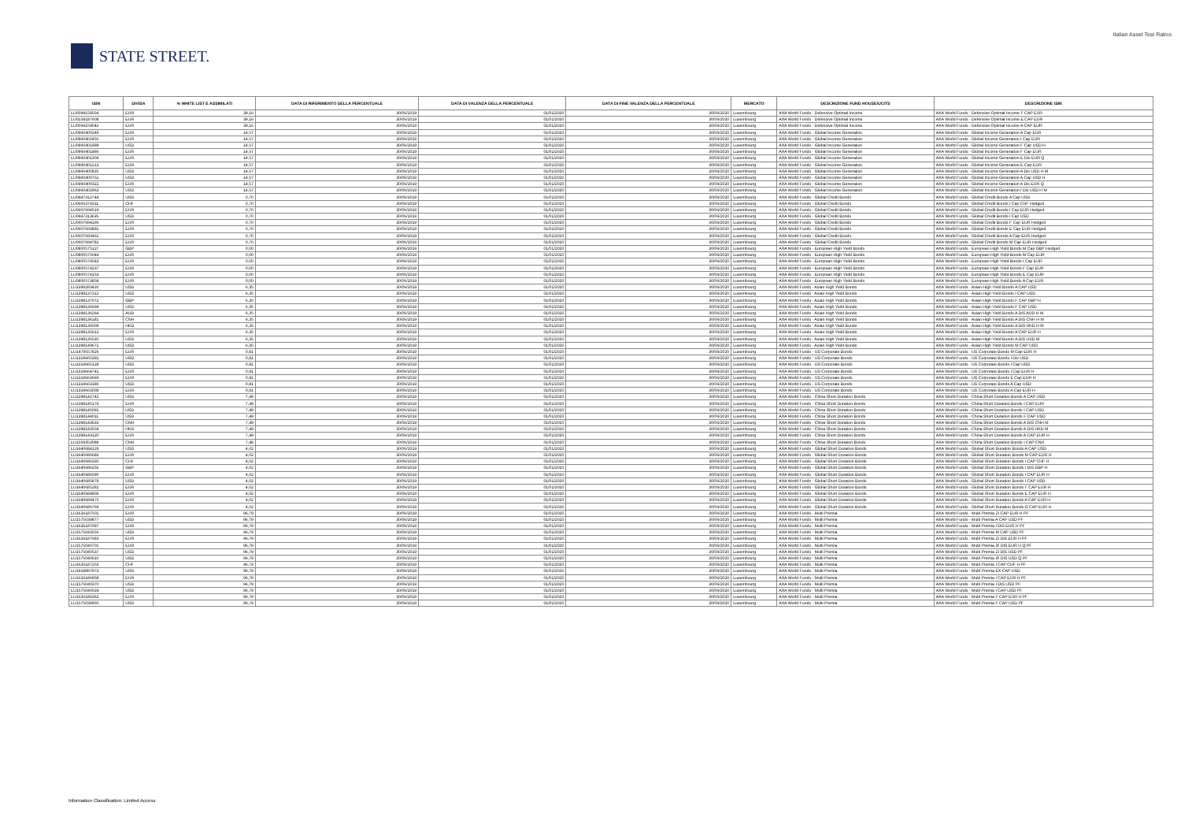STATE STREET.
Italian Asset Test Ratios
| ISIN | DIVISA | % WHITE LIST E ASSIMILATI | DATA DI RIFERIMENTO DELLA PERCENTUALE | DATA DI VALENZA DELLA PERCENTUALE | DATA DI FINE VALENZA DELLA PERCENTUALE | MERCATO | DESCRIZIONE FUND HOUSE/UCITS | DESCRIZIONE ISIN |
| --- | --- | --- | --- | --- | --- | --- | --- | --- |
| LU0094159554 | EUR | 39,16 | 30/06/2019 | 01/01/2020 | 30/06/2020 | Luxembourg | AXA World Funds - Defensive Optimal Income | AXA World Funds - Defensive Optimal Income F CAP EUR |
| LU0158187608 | EUR | 39,16 | 30/06/2019 | 01/01/2020 | 30/06/2020 | Luxembourg | AXA World Funds - Defensive Optimal Income | AXA World Funds - Defensive Optimal Income E CAP EUR |
| LU0094159042 | EUR | 39,16 | 30/06/2019 | 01/01/2020 | 30/06/2020 | Luxembourg | AXA World Funds - Defensive Optimal Income | AXA World Funds - Defensive Optimal Income A CAP EUR |
| LU0960400249 | EUR | 14,57 | 30/06/2019 | 01/01/2020 | 30/06/2020 | Luxembourg | AXA World Funds - Global Income Generation | AXA World Funds - Global Income Generation A Cap EUR |
| LU0960402450 | EUR | 14,57 | 30/06/2019 | 01/01/2020 | 30/06/2020 | Luxembourg | AXA World Funds - Global Income Generation | AXA World Funds - Global Income Generation I Cap EUR |
| LU0960401999 | USD | 14,57 | 30/06/2019 | 01/01/2020 | 30/06/2020 | Luxembourg | AXA World Funds - Global Income Generation | AXA World Funds - Global Income Generation F Cap USD H |
| LU0960401486 | EUR | 14,57 | 30/06/2019 | 01/01/2020 | 30/06/2020 | Luxembourg | AXA World Funds - Global Income Generation | AXA World Funds - Global Income Generation F Cap EUR |
| LU0960401304 | EUR | 14,57 | 30/06/2019 | 01/01/2020 | 30/06/2020 | Luxembourg | AXA World Funds - Global Income Generation | AXA World Funds - Global Income Generation E Dis EUR Q |
| LU0960401213 | EUR | 14,57 | 30/06/2019 | 01/01/2020 | 30/06/2020 | Luxembourg | AXA World Funds - Global Income Generation | AXA World Funds - Global Income Generation E Cap EUR |
| LU0960400835 | USD | 14,57 | 30/06/2019 | 01/01/2020 | 30/06/2020 | Luxembourg | AXA World Funds - Global Income Generation | AXA World Funds - Global Income Generation A Dis USD H M |
| LU0960400751 | USD | 14,57 | 30/06/2019 | 01/01/2020 | 30/06/2020 | Luxembourg | AXA World Funds - Global Income Generation | AXA World Funds - Global Income Generation A Cap USD H |
| LU0960400322 | EUR | 14,57 | 30/06/2019 | 01/01/2020 | 30/06/2020 | Luxembourg | AXA World Funds - Global Income Generation | AXA World Funds - Global Income Generation A Dis EUR Q |
| LU0960402963 | USD | 14,57 | 30/06/2019 | 01/01/2020 | 30/06/2020 | Luxembourg | AXA World Funds - Global Income Generation | AXA World Funds - Global Income Generation I Dis USD H M |
| LU0447312744 | USD | 0,70 | 30/06/2019 | 01/01/2020 | 30/06/2020 | Luxembourg | AXA World Funds - Global Credit Bonds | AXA World Funds - Global Credit Bonds A Cap USD |
| LU0606374311 | CHF | 0,70 | 30/06/2019 | 01/01/2020 | 30/06/2020 | Luxembourg | AXA World Funds - Global Credit Bonds | AXA World Funds - Global Credit Bonds I Cap CHF Hedged |
| LU0607694519 | EUR | 0,70 | 30/06/2019 | 01/01/2020 | 30/06/2020 | Luxembourg | AXA World Funds - Global Credit Bonds | AXA World Funds - Global Credit Bonds I Cap EUR Hedged |
| LU0447313635 | USD | 0,70 | 30/06/2019 | 01/01/2020 | 30/06/2020 | Luxembourg | AXA World Funds - Global Credit Bonds | AXA World Funds - Global Credit Bonds I Cap USD |
| LU0607694196 | EUR | 0,70 | 30/06/2019 | 01/01/2020 | 30/06/2020 | Luxembourg | AXA World Funds - Global Credit Bonds | AXA World Funds - Global Credit Bonds F Cap EUR Hedged |
| LU0607693891 | EUR | 0,70 | 30/06/2019 | 01/01/2020 | 30/06/2020 | Luxembourg | AXA World Funds - Global Credit Bonds | AXA World Funds - Global Credit Bonds E Cap EUR Hedged |
| LU0607693461 | EUR | 0,70 | 30/06/2019 | 01/01/2020 | 30/06/2020 | Luxembourg | AXA World Funds - Global Credit Bonds | AXA World Funds - Global Credit Bonds A Cap EUR Hedged |
| LU0607694782 | EUR | 0,70 | 30/06/2019 | 01/01/2020 | 30/06/2020 | Luxembourg | AXA World Funds - Global Credit Bonds | AXA World Funds - Global Credit Bonds M Cap EUR Hedged |
| LU0800575127 | GBP | 0,00 | 30/06/2019 | 01/01/2020 | 30/06/2020 | Luxembourg | AXA World Funds - European High Yield Bonds | AXA World Funds - European High Yield Bonds M Cap GBP Hedged |
| LU0800575044 | EUR | 0,00 | 30/06/2019 | 01/01/2020 | 30/06/2020 | Luxembourg | AXA World Funds - European High Yield Bonds | AXA World Funds - European High Yield Bonds M Cap EUR |
| LU0800574583 | EUR | 0,00 | 30/06/2019 | 01/01/2020 | 30/06/2020 | Luxembourg | AXA World Funds - European High Yield Bonds | AXA World Funds - European High Yield Bonds I Cap EUR |
| LU0800574237 | EUR | 0,00 | 30/06/2019 | 01/01/2020 | 30/06/2020 | Luxembourg | AXA World Funds - European High Yield Bonds | AXA World Funds - European High Yield Bonds F Cap EUR |
| LU0800574153 | EUR | 0,00 | 30/06/2019 | 01/01/2020 | 30/06/2020 | Luxembourg | AXA World Funds - European High Yield Bonds | AXA World Funds - European High Yield Bonds E Cap EUR |
| LU0800573858 | EUR | 0,00 | 30/06/2019 | 01/01/2020 | 30/06/2020 | Luxembourg | AXA World Funds - European High Yield Bonds | AXA World Funds - European High Yield Bonds A Cap EUR |
| LU1399283420 | USD | 6,35 | 30/06/2019 | 01/01/2020 | 30/06/2020 | Luxembourg | AXA World Funds - Asian High Yield Bonds | AXA World Funds - Asian High Yield Bonds A CAP USD |
| LU1398137312 | USD | 6,35 | 30/06/2019 | 01/01/2020 | 30/06/2020 | Luxembourg | AXA World Funds - Asian High Yield Bonds | AXA World Funds - Asian High Yield Bonds I CAP USD |
| LU1398137072 | GBP | 6,35 | 30/06/2019 | 01/01/2020 | 30/06/2020 | Luxembourg | AXA World Funds - Asian High Yield Bonds | AXA World Funds - Asian High Yield Bonds F CAP GBP H |
| LU1398136694 | USD | 6,35 | 30/06/2019 | 01/01/2020 | 30/06/2020 | Luxembourg | AXA World Funds - Asian High Yield Bonds | AXA World Funds - Asian High Yield Bonds F CAP USD |
| LU1398136264 | AUD | 6,35 | 30/06/2019 | 01/01/2020 | 30/06/2020 | Luxembourg | AXA World Funds - Asian High Yield Bonds | AXA World Funds - Asian High Yield Bonds A DIS AUD H M |
| LU1398136181 | CNH | 6,35 | 30/06/2019 | 01/01/2020 | 30/06/2020 | Luxembourg | AXA World Funds - Asian High Yield Bonds | AXA World Funds - Asian High Yield Bonds A DIS CNH H M |
| LU1398136009 | HKD | 6,35 | 30/06/2019 | 01/01/2020 | 30/06/2020 | Luxembourg | AXA World Funds - Asian High Yield Bonds | AXA World Funds - Asian High Yield Bonds A DIS HKD H M |
| LU1398135613 | EUR | 6,35 | 30/06/2019 | 01/01/2020 | 30/06/2020 | Luxembourg | AXA World Funds - Asian High Yield Bonds | AXA World Funds - Asian High Yield Bonds A CAP EUR H |
| LU1398135530 | USD | 6,35 | 30/06/2019 | 01/01/2020 | 30/06/2020 | Luxembourg | AXA World Funds - Asian High Yield Bonds | AXA World Funds - Asian High Yield Bonds A DIS USD M |
| LU1398149671 | USD | 6,35 | 30/06/2019 | 01/01/2020 | 30/06/2020 | Luxembourg | AXA World Funds - Asian High Yield Bonds | AXA World Funds - Asian High Yield Bonds M CAP USD |
| LU1479557826 | EUR | 0,81 | 30/06/2019 | 01/01/2020 | 30/06/2020 | Luxembourg | AXA World Funds - US Corporate Bonds | AXA World Funds - US Corporate Bonds M Cap EUR H |
| LU1319665391 | USD | 0,81 | 30/06/2019 | 01/01/2020 | 30/06/2020 | Luxembourg | AXA World Funds - US Corporate Bonds | AXA World Funds - US Corporate Bonds I Dis USD |
| LU1319665128 | USD | 0,81 | 30/06/2019 | 01/01/2020 | 30/06/2020 | Luxembourg | AXA World Funds - US Corporate Bonds | AXA World Funds - US Corporate Bonds I Cap USD |
| LU1319664741 | EUR | 0,81 | 30/06/2019 | 01/01/2020 | 30/06/2020 | Luxembourg | AXA World Funds - US Corporate Bonds | AXA World Funds - US Corporate Bonds I Cap EUR H |
| LU1319663693 | EUR | 0,81 | 30/06/2019 | 01/01/2020 | 30/06/2020 | Luxembourg | AXA World Funds - US Corporate Bonds | AXA World Funds - US Corporate Bonds E Cap EUR H |
| LU1319663180 | USD | 0,81 | 30/06/2019 | 01/01/2020 | 30/06/2020 | Luxembourg | AXA World Funds - US Corporate Bonds | AXA World Funds - US Corporate Bonds A Cap USD |
| LU1319663008 | EUR | 0,81 | 30/06/2019 | 01/01/2020 | 30/06/2020 | Luxembourg | AXA World Funds - US Corporate Bonds | AXA World Funds - US Corporate Bonds A Cap EUR H |
| LU1398142742 | USD | 7,49 | 30/06/2019 | 01/01/2020 | 30/06/2020 | Luxembourg | AXA World Funds - China Short Duration Bonds | AXA World Funds - China Short Duration Bonds A CAP USD |
| LU1398145174 | EUR | 7,49 | 30/06/2019 | 01/01/2020 | 30/06/2020 | Luxembourg | AXA World Funds - China Short Duration Bonds | AXA World Funds - China Short Duration Bonds I CAP EUR |
| LU1398145091 | USD | 7,49 | 30/06/2019 | 01/01/2020 | 30/06/2020 | Luxembourg | AXA World Funds - China Short Duration Bonds | AXA World Funds - China Short Duration Bonds I CAP USD |
| LU1398144011 | USD | 7,49 | 30/06/2019 | 01/01/2020 | 30/06/2020 | Luxembourg | AXA World Funds - China Short Duration Bonds | AXA World Funds - China Short Duration Bonds F CAP USD |
| LU1398143633 | CNH | 7,49 | 30/06/2019 | 01/01/2020 | 30/06/2020 | Luxembourg | AXA World Funds - China Short Duration Bonds | AXA World Funds - China Short Duration Bonds A DIS CNH M |
| LU1398143559 | HKD | 7,49 | 30/06/2019 | 01/01/2020 | 30/06/2020 | Luxembourg | AXA World Funds - China Short Duration Bonds | AXA World Funds - China Short Duration Bonds A DIS HKD M |
| LU1398143120 | EUR | 7,49 | 30/06/2019 | 01/01/2020 | 30/06/2020 | Luxembourg | AXA World Funds - China Short Duration Bonds | AXA World Funds - China Short Duration Bonds A CAP EUR H |
| LU1559353088 | CNH | 7,49 | 30/06/2019 | 01/01/2020 | 30/06/2020 | Luxembourg | AXA World Funds - China Short Duration Bonds | AXA World Funds - China Short Duration Bonds I CAP CNH |
| LU1640684129 | USD | 4,02 | 30/06/2019 | 01/01/2020 | 30/06/2020 | Luxembourg | AXA World Funds - Global Short Duration Bonds | AXA World Funds - Global Short Duration Bonds A CAP USD |
| LU1640686686 | EUR | 4,02 | 30/06/2019 | 01/01/2020 | 30/06/2020 | Luxembourg | AXA World Funds - Global Short Duration Bonds | AXA World Funds - Global Short Duration Bonds M CAP EUR H |
| LU1640686330 | CHF | 4,02 | 30/06/2019 | 01/01/2020 | 30/06/2020 | Luxembourg | AXA World Funds - Global Short Duration Bonds | AXA World Funds - Global Short Duration Bonds I CAP CHF H |
| LU1640686256 | GBP | 4,02 | 30/06/2019 | 01/01/2020 | 30/06/2020 | Luxembourg | AXA World Funds - Global Short Duration Bonds | AXA World Funds - Global Short Duration Bonds I DIS GBP H |
| LU1640686090 | EUR | 4,02 | 30/06/2019 | 01/01/2020 | 30/06/2020 | Luxembourg | AXA World Funds - Global Short Duration Bonds | AXA World Funds - Global Short Duration Bonds I CAP EUR H |
| LU1640685878 | USD | 4,02 | 30/06/2019 | 01/01/2020 | 30/06/2020 | Luxembourg | AXA World Funds - Global Short Duration Bonds | AXA World Funds - Global Short Duration Bonds I CAP USD |
| LU1640685282 | EUR | 4,02 | 30/06/2019 | 01/01/2020 | 30/06/2020 | Luxembourg | AXA World Funds - Global Short Duration Bonds | AXA World Funds - Global Short Duration Bonds F CAP EUR H |
| LU1640684806 | EUR | 4,02 | 30/06/2019 | 01/01/2020 | 30/06/2020 | Luxembourg | AXA World Funds - Global Short Duration Bonds | AXA World Funds - Global Short Duration Bonds E CAP EUR H |
| LU1640684475 | EUR | 4,02 | 30/06/2019 | 01/01/2020 | 30/06/2020 | Luxembourg | AXA World Funds - Global Short Duration Bonds | AXA World Funds - Global Short Duration Bonds A CAP EUR H |
| LU1640686769 | EUR | 4,02 | 30/06/2019 | 01/01/2020 | 30/06/2020 | Luxembourg | AXA World Funds - Global Short Duration Bonds | AXA World Funds - Global Short Duration Bonds G CAP EUR H |
| LU1626187501 | EUR | 96,79 | 30/06/2019 | 01/01/2020 | 30/06/2020 | Luxembourg | AXA World Funds - Multi Premia | AXA World Funds - Multi Premia ZI CAP EUR H PF |
| LU1575039877 | USD | 96,79 | 30/06/2019 | 01/01/2020 | 30/06/2020 | Luxembourg | AXA World Funds - Multi Premia | AXA World Funds - Multi Premia A CAP USD PF |
| LU1626187097 | EUR | 96,79 | 30/06/2019 | 01/01/2020 | 30/06/2020 | Luxembourg | AXA World Funds - Multi Premia | AXA World Funds - Multi Premia I DIS EUR H PF |
| LU1575043556 | USD | 96,79 | 30/06/2019 | 01/01/2020 | 30/06/2020 | Luxembourg | AXA World Funds - Multi Premia | AXA World Funds - Multi Premia M CAP USD PF |
| LU1626187683 | EUR | 96,79 | 30/06/2019 | 01/01/2020 | 30/06/2020 | Luxembourg | AXA World Funds - Multi Premia | AXA World Funds - Multi Premia ZI DIS EUR H PF |
| LU1575040701 | EUR | 96,79 | 30/06/2019 | 01/01/2020 | 30/06/2020 | Luxembourg | AXA World Funds - Multi Premia | AXA World Funds - Multi Premia IX DIS EUR H Q PF |
| LU1575040537 | USD | 96,79 | 30/06/2019 | 01/01/2020 | 30/06/2020 | Luxembourg | AXA World Funds - Multi Premia | AXA World Funds - Multi Premia ZI DIS USD PF |
| LU1575040610 | USD | 96,79 | 30/06/2019 | 01/01/2020 | 30/06/2020 | Luxembourg | AXA World Funds - Multi Premia | AXA World Funds - Multi Premia IX DIS USD Q PF |
| LU1626187253 | CHF | 96,79 | 30/06/2019 | 01/01/2020 | 30/06/2020 | Luxembourg | AXA World Funds - Multi Premia | AXA World Funds - Multi Premia I CAP CHF H PF |
| LU1918897973 | USD | 96,79 | 30/06/2019 | 01/01/2020 | 30/06/2020 | Luxembourg | AXA World Funds - Multi Premia | AXA World Funds - Multi Premia EX CAP USD |
| LU1626186958 | EUR | 96,79 | 30/06/2019 | 01/01/2020 | 30/06/2020 | Luxembourg | AXA World Funds - Multi Premia | AXA World Funds - Multi Premia I CAP EUR H PF |
| LU1575040370 | USD | 96,79 | 30/06/2019 | 01/01/2020 | 30/06/2020 | Luxembourg | AXA World Funds - Multi Premia | AXA World Funds - Multi Premia I DIS USD PF |
| LU1575040024 | USD | 96,79 | 30/06/2019 | 01/01/2020 | 30/06/2020 | Luxembourg | AXA World Funds - Multi Premia | AXA World Funds - Multi Premia I CAP USD PF |
| LU1626186362 | EUR | 96,79 | 30/06/2019 | 01/01/2020 | 30/06/2020 | Luxembourg | AXA World Funds - Multi Premia | AXA World Funds - Multi Premia F CAP EUR H PF |
| LU1575039950 | USD | 96,79 | 30/06/2019 | 01/01/2020 | 30/06/2020 | Luxembourg | AXA World Funds - Multi Premia | AXA World Funds - Multi Premia F CAP USD PF |
Information Classification: Limited Access